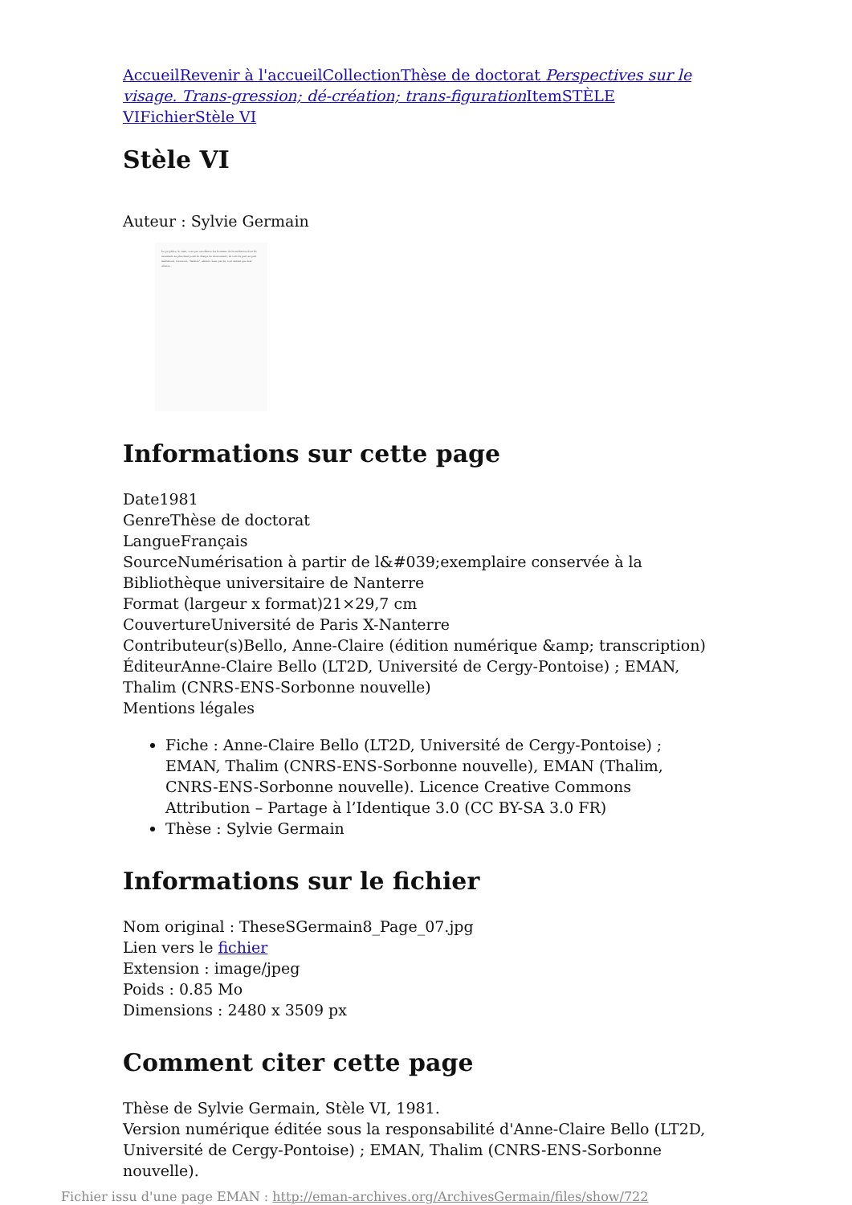Accueil Revenir à l'accueil Collection Thèse de doctorat Perspectives sur le visage. Trans-gression; dé-création; trans-figuration Item STÈLE VI Fichier Stèle VI
Stèle VI
Auteur : Sylvie Germain
Le prophète, le saint, sont par excellence les hommes de la médiation dont ils assument au plus haut point la charge de mouvement; ils sont de part en part médiatisés, traversés, "habités", altérés. Leur parole, tout autant que leur silence...
Informations sur cette page
Date1981
GenreThèse de doctorat
LangueFrançais
SourceNumérisation à partir de l&#039;exemplaire conservée à la Bibliothèque universitaire de Nanterre
Format (largeur x format)21×29,7 cm
CouvertureUniversité de Paris X-Nanterre
Contributeur(s)Bello, Anne-Claire (édition numérique &amp; transcription)
ÉditeurAnne-Claire Bello (LT2D, Université de Cergy-Pontoise) ; EMAN, Thalim (CNRS-ENS-Sorbonne nouvelle)
Mentions légales
Fiche : Anne-Claire Bello (LT2D, Université de Cergy-Pontoise) ; EMAN, Thalim (CNRS-ENS-Sorbonne nouvelle), EMAN (Thalim, CNRS-ENS-Sorbonne nouvelle). Licence Creative Commons Attribution – Partage à l’Identique 3.0 (CC BY-SA 3.0 FR)
Thèse : Sylvie Germain
Informations sur le fichier
Nom original : TheseSGermain8_Page_07.jpg
Lien vers le fichier
Extension : image/jpeg
Poids : 0.85 Mo
Dimensions : 2480 x 3509 px
Comment citer cette page
Thèse de Sylvie Germain, Stèle VI, 1981.
Version numérique éditée sous la responsabilité d'Anne-Claire Bello (LT2D, Université de Cergy-Pontoise) ; EMAN, Thalim (CNRS-ENS-Sorbonne nouvelle).
Fichier issu d'une page EMAN : http://eman-archives.org/ArchivesGermain/files/show/722